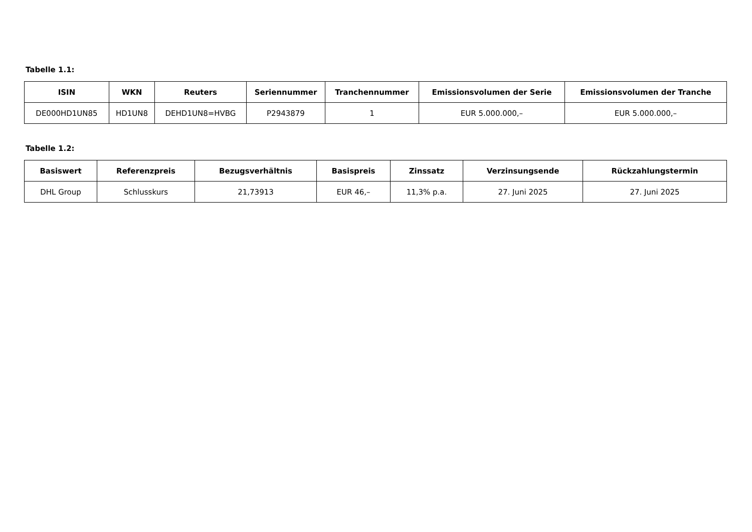Tabelle 1.1:
| ISIN | WKN | Reuters | Seriennummer | Tranchennummer | Emissionsvolumen der Serie | Emissionsvolumen der Tranche |
| --- | --- | --- | --- | --- | --- | --- |
| DE000HD1UN85 | HD1UN8 | DEHD1UN8=HVBG | P2943879 | 1 | EUR 5.000.000,– | EUR 5.000.000,– |
Tabelle 1.2:
| Basiswert | Referenzpreis | Bezugsverhältnis | Basispreis | Zinssatz | Verzinsungsende | Rückzahlungstermin |
| --- | --- | --- | --- | --- | --- | --- |
| DHL Group | Schlusskurs | 21,73913 | EUR 46,– | 11,3% p.a. | 27. Juni 2025 | 27. Juni 2025 |